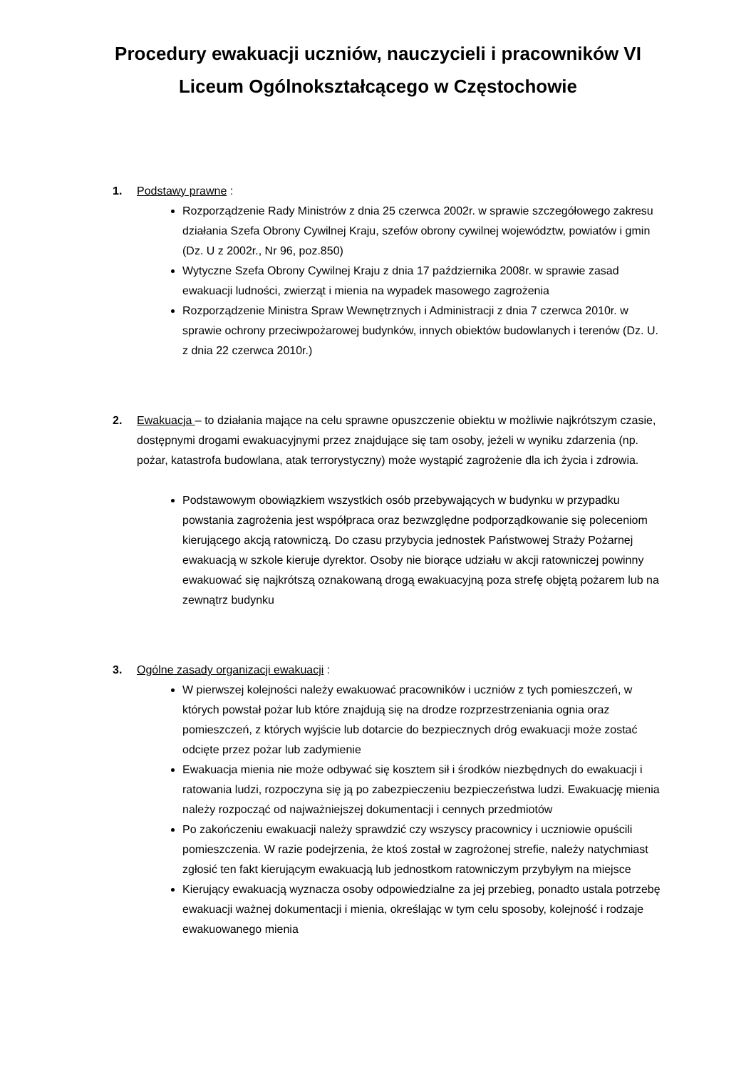Procedury ewakuacji uczniów, nauczycieli i pracowników VI Liceum Ogólnokształcącego w Częstochowie
1. Podstawy prawne :
Rozporządzenie Rady Ministrów z dnia 25 czerwca 2002r. w sprawie szczegółowego zakresu działania Szefa Obrony Cywilnej Kraju, szefów obrony cywilnej województw, powiatów i gmin (Dz. U z 2002r., Nr 96, poz.850)
Wytyczne Szefa Obrony Cywilnej Kraju z dnia 17 października 2008r. w sprawie zasad ewakuacji ludności, zwierząt i mienia na wypadek masowego zagrożenia
Rozporządzenie Ministra Spraw Wewnętrznych i Administracji z dnia 7 czerwca 2010r. w sprawie ochrony przeciwpożarowej budynków, innych obiektów budowlanych i terenów (Dz. U. z dnia 22 czerwca 2010r.)
2. Ewakuacja – to działania mające na celu sprawne opuszczenie obiektu w możliwie najkrótszym czasie, dostępnymi drogami ewakuacyjnymi przez znajdujące się tam osoby, jeżeli w wyniku zdarzenia (np. pożar, katastrofa budowlana, atak terrorystyczny) może wystąpić zagrożenie dla ich życia i zdrowia.
Podstawowym obowiązkiem wszystkich osób przebywających w budynku w przypadku powstania zagrożenia jest współpraca oraz bezwzględne podporządkowanie się poleceniom kierującego akcją ratowniczą. Do czasu przybycia jednostek Państwowej Straży Pożarnej ewakuacją w szkole kieruje dyrektor. Osoby nie biorące udziału w akcji ratowniczej powinny ewakuować się najkrótszą oznakowaną drogą ewakuacyjną poza strefę objętą pożarem lub na zewnątrz budynku
3. Ogólne zasady organizacji ewakuacji :
W pierwszej kolejności należy ewakuować pracowników i uczniów z tych pomieszczeń, w których powstał pożar lub które znajdują się na drodze rozprzestrzeniania ognia oraz pomieszczeń, z których wyjście lub dotarcie do bezpiecznych dróg ewakuacji może zostać odcięte przez pożar lub zadymienie
Ewakuacja mienia nie może odbywać się kosztem sił i środków niezbędnych do ewakuacji i ratowania ludzi, rozpoczyna się ją po zabezpieczeniu bezpieczeństwa ludzi. Ewakuację mienia należy rozpocząć od najważniejszej dokumentacji i cennych przedmiotów
Po zakończeniu ewakuacji należy sprawdzić czy wszyscy pracownicy i uczniowie opuścili pomieszczenia. W razie podejrzenia, że ktoś został w zagrożonej strefie, należy natychmiast zgłosić ten fakt kierującym ewakuacją lub jednostkom ratowniczym przybyłym na miejsce
Kierujący ewakuacją wyznacza osoby odpowiedzialne za jej przebieg, ponadto ustala potrzebę ewakuacji ważnej dokumentacji i mienia, określając w tym celu sposoby, kolejność i rodzaje ewakuowanego mienia